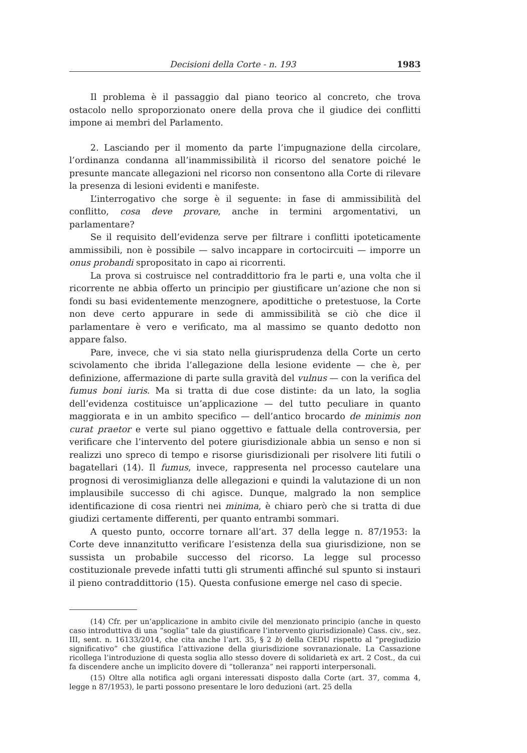Decisioni della Corte - n. 193 1983
Il problema è il passaggio dal piano teorico al concreto, che trova ostacolo nello sproporzionato onere della prova che il giudice dei conflitti impone ai membri del Parlamento.
2. Lasciando per il momento da parte l’impugnazione della circolare, l’ordinanza condanna all’inammissibilità il ricorso del senatore poiché le presunte mancate allegazioni nel ricorso non consentono alla Corte di rilevare la presenza di lesioni evidenti e manifeste.
L’interrogativo che sorge è il seguente: in fase di ammissibilità del conflitto, cosa deve provare, anche in termini argomentativi, un parlamentare?
Se il requisito dell’evidenza serve per filtrare i conflitti ipoteticamente ammissibili, non è possibile — salvo incappare in cortocircuiti — imporre un onus probandi spropositato in capo ai ricorrenti.
La prova si costruisce nel contraddittorio fra le parti e, una volta che il ricorrente ne abbia offerto un principio per giustificare un’azione che non si fondi su basi evidentemente menzognere, apodittiche o pretestuose, la Corte non deve certo appurare in sede di ammissibilità se ciò che dice il parlamentare è vero e verificato, ma al massimo se quanto dedotto non appare falso.
Pare, invece, che vi sia stato nella giurisprudenza della Corte un certo scivolamento che ibrida l’allegazione della lesione evidente — che è, per definizione, affermazione di parte sulla gravità del vulnus — con la verifica del fumus boni iuris. Ma si tratta di due cose distinte: da un lato, la soglia dell’evidenza costituisce un’applicazione — del tutto peculiare in quanto maggiorata e in un ambito specifico — dell’antico brocardo de minimis non curat praetor e verte sul piano oggettivo e fattuale della controversia, per verificare che l’intervento del potere giurisdizionale abbia un senso e non si realizzi uno spreco di tempo e risorse giurisdizionali per risolvere liti futili o bagatellari (14). Il fumus, invece, rappresenta nel processo cautelare una prognosi di verosimiglianza delle allegazioni e quindi la valutazione di un non implausibile successo di chi agisce. Dunque, malgrado la non semplice identificazione di cosa rientri nei minima, è chiaro però che si tratta di due giudizi certamente differenti, per quanto entrambi sommari.
A questo punto, occorre tornare all’art. 37 della legge n. 87/1953: la Corte deve innanzitutto verificare l’esistenza della sua giurisdizione, non se sussista un probabile successo del ricorso. La legge sul processo costituzionale prevede infatti tutti gli strumenti affinché sul spunto si instauri il pieno contraddittorio (15). Questa confusione emerge nel caso di specie.
(14) Cfr. per un’applicazione in ambito civile del menzionato principio (anche in questo caso introduttiva di una “soglia” tale da giustificare l’intervento giurisdizionale) Cass. civ., sez. III, sent. n. 16133/2014, che cita anche l’art. 35, § 2 b) della CEDU rispetto al “pregiudizio significativo” che giustifica l’attivazione della giurisdizione sovranazionale. La Cassazione ricollega l’introduzione di questa soglia allo stesso dovere di solidarietà ex art. 2 Cost., da cui fa discendere anche un implicito dovere di “tolleranza” nei rapporti interpersonali.
(15) Oltre alla notifica agli organi interessati disposto dalla Corte (art. 37, comma 4, legge n 87/1953), le parti possono presentare le loro deduzioni (art. 25 della